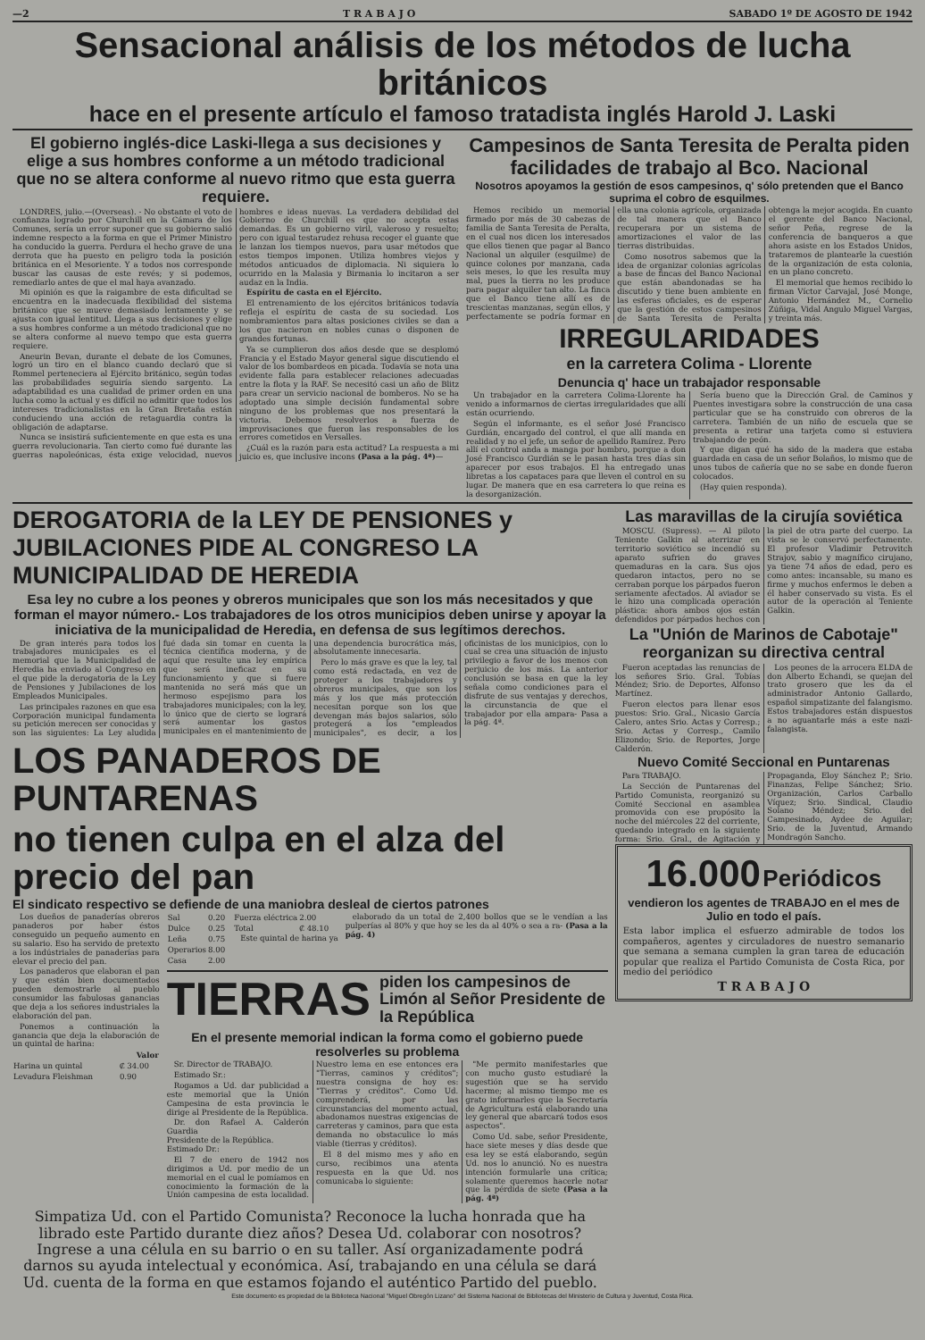—2 T R A B A J O SABADO 1º DE AGOSTO DE 1942
Sensacional análisis de los métodos de lucha británicos
hace en el presente artículo el famoso tratadista inglés Harold J. Laski
El gobierno inglés-dice Laski-llega a sus decisiones y elige a sus hombres conforme a un método tradicional que no se altera conforme al nuevo ritmo que esta guerra requiere.
LONDRES, julio.—(Overseas). - No obstante el voto de confianza logrado por Churchill en la Cámara de los Comunes, sería un error suponer que su gobierno salió indemne respecto a la forma en que el Primer Ministro ha conducido la guerra. Perdura el hecho grave de una derrota que ha puesto en peligro toda la posición británica en el Mesoriente. Y a todos nos corresponde buscar las causas de este revés; y si podemos, remediarlo antes de que el mal haya avanzado.
Mi opinión es que la raigambre de esta dificultad se encuentra en la inadecuada flexibilidad del sistema británico que se mueve demasiado lentamente y se ajusta con igual lentitud. Llega a sus decisiones y elige a sus hombres conforme a un método tradicional que no se altera conforme al nuevo tempo que esta guerra requiere.
Aneurin Bevan, durante el debate de los Comunes, logró un tiro en el blanco cuando declaró que si Rommel perteneciera al Ejército británico, según todas las probabilidades seguiría siendo sargento. La adaptabilidad es una cualidad de primer orden en una lucha como la actual y es difícil no admitir que todos los intereses tradicionalistas en la Gran Bretaña están conduciendo una acción de retaguardia contra la obligación de adaptarse.
Nunca se insistirá suficientemente en que esta es una guerra revolucionaria. Tan cierto como fué durante las guerras napoleónicas, ésta exige velocidad, nuevos hombres e ideas nuevas. La verdadera debilidad del Gobierno de Churchill es que no acepta estas demandas. Es un gobierno viril, valeroso y resuelto; pero con igual testarudez rehusa recoger el guante que le lanzan los tiempos nuevos, para usar métodos que estos tiempos imponen. Utiliza hombres viejos y métodos anticuados de diplomacia. Ni siquiera lo ocurrido en la Malasia y Birmania lo incitaron a ser audaz en la India.
Espíritu de casta en el Ejército.
El entrenamiento de los ejércitos británicos todavía refleja el espíritu de casta de su sociedad. Los nombramientos para altas posiciones civiles se dan a los que nacieron en nobles cunas o disponen de grandes fortunas.
Ya se cumplieron dos años desde que se desplomó Francia y el Estado Mayor general sigue discutiendo el valor de los bombardeos en picada. Todavía se nota una evidente falla para establecer relaciones adecuadas entre la flota y la RAF. Se necesitó casi un año de Blitz para crear un servicio nacional de bomberos. No se ha adoptado una simple decisión fundamental sobre ninguno de los problemas que nos presentará la victoria. Debemos resolverlos a fuerza de improvisaciones que fueron las responsables de los errores cometidos en Versalles.
¿Cuál es la razón para esta actitud? La respuesta a mi juicio es, que inclusive incons (Pasa a la pág. 4ª)—
Campesinos de Santa Teresita de Peralta piden facilidades de trabajo al Bco. Nacional
Nosotros apoyamos la gestión de esos campesinos, q' sólo pretenden que el Banco suprima el cobro de esquilmes.
Hemos recibido un memorial firmado por más de 30 cabezas de familia de Santa Teresita de Peralta, en el cual nos dicen los interesados que ellos tienen que pagar al Banco Nacional un alquiler (esquilme) de quince colones por manzana, cada seis meses, lo que les resulta muy mal, pues la tierra no les produce para pagar alquiler tan alto. La finca que el Banco tiene allí es de trescientas manzanas, según ellos, y perfectamente se podría formar en ella una colonia agrícola, organizada de tal manera que el Banco recuperara por un sistema de amortizaciones el valor de las tierras distribuidas.
Como nosotros sabemos que la idea de organizar colonias agrícolas a base de fincas del Banco Nacional que están abandonadas se ha discutido y tiene buen ambiente en las esferas oficiales, es de esperar que la gestión de estos campesinos de Santa Teresita de Peralta obtenga la mejor acogida. En cuanto el gerente del Banco Nacional, señor Peña, regrese de la conferencia de banqueros a que ahora asiste en los Estados Unidos, trataremos de plantearle la cuestión de la organización de esta colonia, en un plano concreto.
El memorial que hemos recibido lo firman Víctor Carvajal, José Monge, Antonio Hernández M., Cornelio Zúñiga, Vidal Angulo Miguel Vargas, y treinta más.
IRREGULARIDADES
en la carretera Colima - Llorente
Denuncia q' hace un trabajador responsable
Un trabajador en la carretera Colima-Llorente ha venido a informarnos de ciertas irregularidades que allí están ocurriendo.
Según el informante, es el señor José Francisco Gurdián, encargado del control, el que allí manda en realidad y no el jefe, un señor de apellido Ramírez. Pero allí el control anda a manga por hombro, porque a don José Francisco Gurdián se le pasan hasta tres días sin aparecer por esos trabajos. El ha entregado unas libretas a los capataces para que lleven el control en su lugar. De manera que en esa carretera lo que reina es la desorganización.
Sería bueno que la Dirección Gral. de Caminos y Puentes investigara sobre la construcción de una casa particular que se ha construido con obreros de la carretera. También de un niño de escuela que se presenta a retirar una tarjeta como si estuviera trabajando de peón.
Y que digan qué ha sido de la madera que estaba guardada en casa de un señor Bolaños, lo mismo que de unos tubos de cañería que no se sabe en donde fueron colocados.
(Hay quien responda).
DEROGATORIA de la LEY DE PENSIONES y JUBILACIONES PIDE AL CONGRESO LA MUNICIPALIDAD DE HEREDIA
Esa ley no cubre a los peones y obreros municipales que son los más necesitados y que forman el mayor número.- Los trabajadores de los otros municipios deben unirse y apoyar la iniciativa de la municipalidad de Heredia, en defensa de sus legítimos derechos.
De gran interés para todos los trabajadores municipales es el memorial que la Municipalidad de Heredia ha enviado al Congreso en el que pide la derogatoria de la Ley de Pensiones y Jubilaciones de los Empleados Municipales.
Las principales razones en que esa Corporación municipal fundamenta su petición merecen ser conocidas y son las siguientes: La Ley aludida fué dada sin tomar en cuenta la técnica científica moderna, y de aquí que resulte una ley empírica que será ineficaz en su funcionamiento y que si fuere mantenida no será más que un hermoso espejismo para los trabajadores municipales; con la ley, lo único que de cierto se logrará será aumentar los gastos municipales en el mantenimiento de una dependencia burocrática más, absolutamente innecesaria.
Pero lo más grave es que la ley, tal como está redactada, en vez de proteger a los trabajadores y obreros municipales, que son los más y los que más protección necesitan porque son los que devengan más bajos salarios, sólo protegerá a los "empleados municipales", es decir, a los oficinistas de los municipios, con lo cual se crea una situación de injusto privilegio a favor de los menos con perjuicio de los más. La anterior conclusión se basa en que la ley señala como condiciones para el disfrute de sus ventajas y derechos, la circunstancia de que el trabajador por ella ampara- Pasa a la pág. 4ª.
LOS PANADEROS DE PUNTARENAS
no tienen culpa en el alza del precio del pan
El sindicato respectivo se defiende de una maniobra desleal de ciertos patrones
Los dueños de panaderías obreros panaderos por haber éstos conseguido un pequeño aumento en su salario. Eso ha servido de pretexto a los indústriales de panaderías para elevar el precio del pan.
Los panaderos que elaboran el pan y que están bien documentados pueden demostrarle al pueblo consumidor las fabulosas ganancias que deja a los señores industriales la elaboración del pan.
Ponemos a continuación la ganancia que deja la elaboración de un quintal de harina:
| | Valor |
| --- | --- |
| Harina un quintal | ₡ 34.00 |
| Levadura Fleishman | 0.90 |
| Sal | 0.20 |
| Dulce | 0.25 |
| Leña | 0.75 |
| Operarios | 8.00 |
| Casa | 2.00 |
| Fuerza eléctrica | 2.00 |
| Total | ₡ 48.10 |
Este quintal de harina ya
elaborado da un total de 2,400 bollos que se le vendían a las pulperías al 80% y que hoy se les da al 40% o sea a ra- (Pasa a la pág. 4)
TIERRAS
piden los campesinos de Limón al Señor Presidente de la República
En el presente memorial indican la forma como el gobierno puede resolverles su problema
Sr. Director de TRABAJO.
Estimado Sr.:
Rogamos a Ud. dar publicidad a este memorial que la Unión Campesina de esta provincia le dirige al Presidente de la República.
Dr. don Rafael A. Calderón Guardia
Presidente de la República.
Estimado Dr.:
El 7 de enero de 1942 nos dirigimos a Ud. por medio de un memorial en el cual le pomíamos en conocimiento la formación de la Unión campesina de esta localidad. Nuestro lema en ese entonces era "Tierras, caminos y créditos"; nuestra consigna de hoy es: "Tierras y créditos". Como Ud. comprenderá, por las circunstancias del momento actual, abadonamos nuestras exigencias de carreteras y caminos, para que esta demanda no obstaculice lo más viable (tierras y créditos).
El 8 del mismo mes y año en curso, recibimos una atenta respuesta en la que Ud. nos comunicaba lo siguiente:
"Me permito manifestarles que con mucho gusto estudiaré la sugestión que se ha servido hacerme; al mismo tiempo me es grato informarles que la Secretaría de Agricultura está elaborando una ley general que abarcará todos esos aspectos".
Como Ud. sabe, señor Presidente, hace siete meses y días desde que esa ley se está elaborando, según Ud. nos lo anunció. No es nuestra intención formularle una crítica; solamente queremos hacerle notar que la pérdida de siete (Pasa a la pág. 4ª)
Simpatiza Ud. con el Partido Comunista? Reconoce la lucha honrada que ha librado este Partido durante diez años? Desea Ud. colaborar con nosotros? Ingrese a una célula en su barrio o en su taller. Así organizadamente podrá darnos su ayuda intelectual y económica. Así, trabajando en una célula se dará Ud. cuenta de la forma en que estamos fojando el auténtico Partido del pueblo.
Las maravillas de la cirujía soviética
MOSCU. (Supress). — Al piloto Teniente Galkin al aterrizar en territorio soviético se incendió su aparato sufrien do graves quemaduras en la cara. Sus ojos quedaron intactos, pero no se cerraban porque los párpados fueron seriamente afectados. Al aviador se le hizo una complicada operación plástica: ahora ambos ojos están defendidos por párpados hechos con la piel de otra parte del cuerpo. La vista se le conservó perfectamente. El profesor Vladimir Petrovitch Strajov, sabio y magnífico cirujano, ya tiene 74 años de edad, pero es como antes: incansable, su mano es firme y muchos enfermos le deben a él haber conservado su vista. Es el autor de la operación al Teniente Galkin.
La "Unión de Marinos de Cabotaje" reorganizan su directiva central
Fueron aceptadas las renuncias de los señores Srio. Gral. Tobías Méndez; Srio. de Deportes, Alfonso Martínez.
Fueron electos para llenar esos puestos: Srio. Gral., Nicasio García Calero, antes Srio. Actas y Corresp.; Srio. Actas y Corresp., Camilo Elizondo; Srio. de Reportes, Jorge Calderón.
Los peones de la arrocera ELDA de don Alberto Echandi, se quejan del trato grosero que les da el administrador Antonio Gallardo, español simpatizante del falangismo. Estos trabajadores están dispuestos a no aguantarle más a este nazi-falangista.
Nuevo Comité Seccional en Puntarenas
Para TRABAJO.
La Sección de Puntarenas del Partido Comunista, reorganizó su Comité Seccional en asamblea promovida con ese propósito la noche del miércoles 22 del corriente, quedando integrado en la siguiente forma: Srio. Gral., de Agitación y Propaganda, Eloy Sánchez P.; Srio. Finanzas, Felipe Sánchez; Srio. Organización, Carlos Carballo Víquez; Srio. Sindical, Claudio Solano Méndez; Srio. del Campesinado, Aydee de Aguilar; Srio. de la Juventud, Armando Mondragón Sancho.
16.000 Periódicos
vendieron los agentes de TRABAJO en el mes de Julio en todo el país.
Esta labor implica el esfuerzo admirable de todos los compañeros, agentes y circuladores de nuestro semanario que semana a semana cumplen la gran tarea de educación popular que realiza el Partido Comunista de Costa Rica, por medio del periódico
T R A B A J O
Este documento es propiedad de la Biblioteca Nacional "Miguel Obregón Lizano" del Sistema Nacional de Bibliotecas del Ministerio de Cultura y Juventud, Costa Rica.